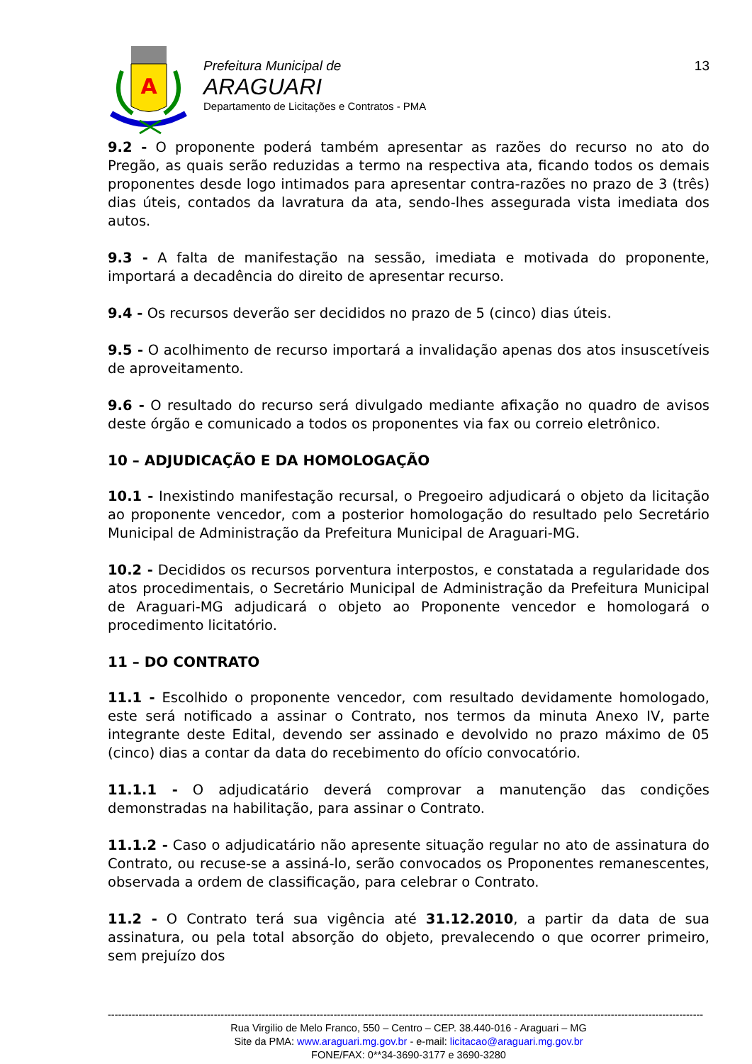A
Prefeitura Municipal de
ARAGUARI
Departamento de Licitações e Contratos - PMA
13
9.2 - O proponente poderá também apresentar as razões do recurso no ato do Pregão, as quais serão reduzidas a termo na respectiva ata, ficando todos os demais proponentes desde logo intimados para apresentar contra-razões no prazo de 3 (três) dias úteis, contados da lavratura da ata, sendo-lhes assegurada vista imediata dos autos.
9.3 - A falta de manifestação na sessão, imediata e motivada do proponente, importará a decadência do direito de apresentar recurso.
9.4 - Os recursos deverão ser decididos no prazo de 5 (cinco) dias úteis.
9.5 - O acolhimento de recurso importará a invalidação apenas dos atos insuscetíveis de aproveitamento.
9.6 - O resultado do recurso será divulgado mediante afixação no quadro de avisos deste órgão e comunicado a todos os proponentes via fax ou correio eletrônico.
10 – ADJUDICAÇÃO E DA HOMOLOGAÇÃO
10.1 - Inexistindo manifestação recursal, o Pregoeiro adjudicará o objeto da licitação ao proponente vencedor, com a posterior homologação do resultado pelo Secretário Municipal de Administração da Prefeitura Municipal de Araguari-MG.
10.2 - Decididos os recursos porventura interpostos, e constatada a regularidade dos atos procedimentais, o Secretário Municipal de Administração da Prefeitura Municipal de Araguari-MG adjudicará o objeto ao Proponente vencedor e homologará o procedimento licitatório.
11 – DO CONTRATO
11.1 - Escolhido o proponente vencedor, com resultado devidamente homologado, este será notificado a assinar o Contrato, nos termos da minuta Anexo IV, parte integrante deste Edital, devendo ser assinado e devolvido no prazo máximo de 05 (cinco) dias a contar da data do recebimento do ofício convocatório.
11.1.1 - O adjudicatário deverá comprovar a manutenção das condições demonstradas na habilitação, para assinar o Contrato.
11.1.2 - Caso o adjudicatário não apresente situação regular no ato de assinatura do Contrato, ou recuse-se a assiná-lo, serão convocados os Proponentes remanescentes, observada a ordem de classificação, para celebrar o Contrato.
11.2 - O Contrato terá sua vigência até 31.12.2010, a partir da data de sua assinatura, ou pela total absorção do objeto, prevalecendo o que ocorrer primeiro, sem prejuízo dos
------------------------------------------------------------------------------------------------------------------------------------------------------------------------------
Rua Virgilio de Melo Franco, 550 – Centro – CEP. 38.440-016 - Araguari – MG
Site da PMA: www.araguari.mg.gov.br - e-mail: licitacao@araguari.mg.gov.br
FONE/FAX: 0**34-3690-3177 e 3690-3280